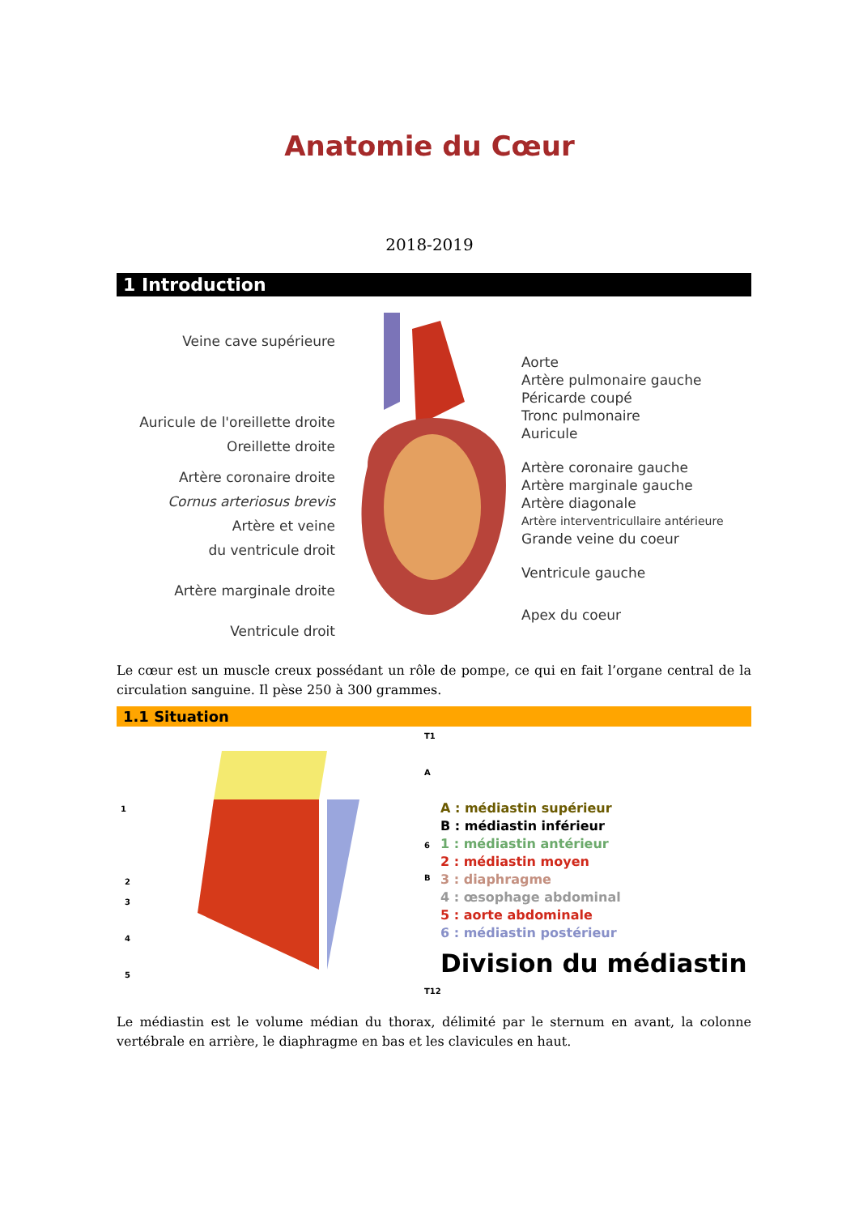Anatomie du Cœur
2018-2019
1 Introduction
Veine cave supérieure
Auricule de l'oreillette droite
Oreillette droite
Artère coronaire droite
Cornus arteriosus brevis
Artère et veine
du ventricule droit
Artère marginale droite
Ventricule droit
Aorte
Artère pulmonaire gauche
Péricarde coupé
Tronc pulmonaire
Auricule
Artère coronaire gauche
Artère marginale gauche
Artère diagonale
Artère interventricullaire antérieure
Grande veine du coeur
Ventricule gauche
Apex du coeur
Le cœur est un muscle creux possédant un rôle de pompe, ce qui en fait l’organe central de la circulation sanguine. Il pèse 250 à 300 grammes.
1.1 Situation
T1
A
1
6
B
2
3
4
5
T12
A : médiastin supérieur
B : médiastin inférieur
1 : médiastin antérieur
2 : médiastin moyen
3 : diaphragme
4 : œsophage abdominal
5 : aorte abdominale
6 : médiastin postérieur
Division du médiastin
Le médiastin est le volume médian du thorax, délimité par le sternum en avant, la colonne vertébrale en arrière, le diaphragme en bas et les clavicules en haut.